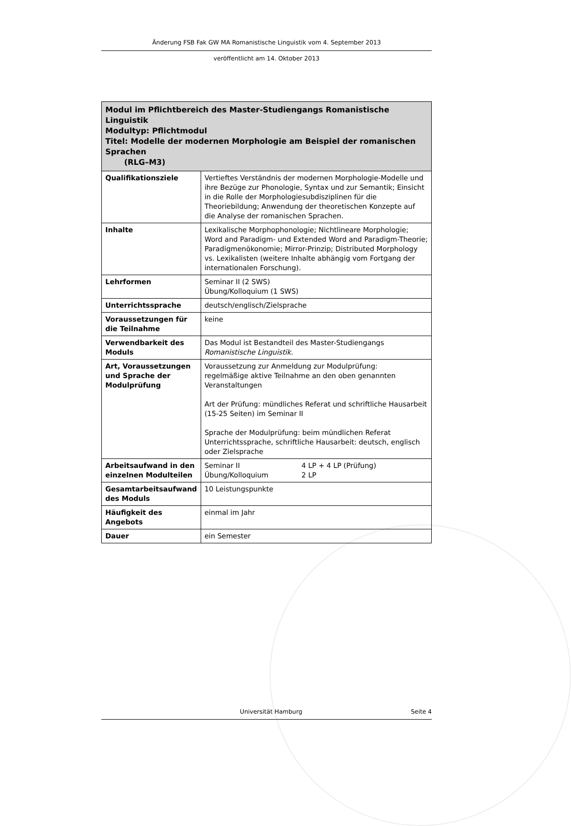Änderung FSB Fak GW MA Romanistische Linguistik vom 4. September 2013
veröffentlicht am 14. Oktober 2013
| Modul im Pflichtbereich des Master-Studiengangs Romanistische Linguistik Modultyp: Pflichtmodul Titel: Modelle der modernen Morphologie am Beispiel der romanischen Sprachen (RLG–M3) | |
| --- | --- |
| Qualifikationsziele | Vertieftes Verständnis der modernen Morphologie-Modelle und ihre Bezüge zur Phonologie, Syntax und zur Semantik; Einsicht in die Rolle der Morphologiesubdisziplinen für die Theoriebildung; Anwendung der theoretischen Konzepte auf die Analyse der romanischen Sprachen. |
| Inhalte | Lexikalische Morphophonologie; Nichtlineare Morphologie; Word and Paradigm- und Extended Word and Paradigm-Theorie; Paradigmenökonomie; Mirror-Prinzip; Distributed Morphology vs. Lexikalisten (weitere Inhalte abhängig vom Fortgang der internationalen Forschung). |
| Lehrformen | Seminar II (2 SWS) Übung/Kolloquium (1 SWS) |
| Unterrichtssprache | deutsch/englisch/Zielsprache |
| Voraussetzungen für die Teilnahme | keine |
| Verwendbarkeit des Moduls | Das Modul ist Bestandteil des Master-Studiengangs Romanistische Linguistik . |
| Art, Voraussetzungen und Sprache der Modulprüfung | Voraussetzung zur Anmeldung zur Modulprüfung: regelmäßige aktive Teilnahme an den oben genannten Veranstaltungen Art der Prüfung: mündliches Referat und schriftliche Hausarbeit (15-25 Seiten) im Seminar II Sprache der Modulprüfung: beim mündlichen Referat Unterrichtssprache, schriftliche Hausarbeit: deutsch, englisch oder Zielsprache |
| Arbeitsaufwand in den einzelnen Modulteilen | Seminar II 4 LP + 4 LP (Prüfung) Übung/Kolloquium 2 LP |
| Gesamtarbeitsaufwand des Moduls | 10 Leistungspunkte |
| Häufigkeit des Angebots | einmal im Jahr |
| Dauer | ein Semester |
Universität Hamburg Seite 4